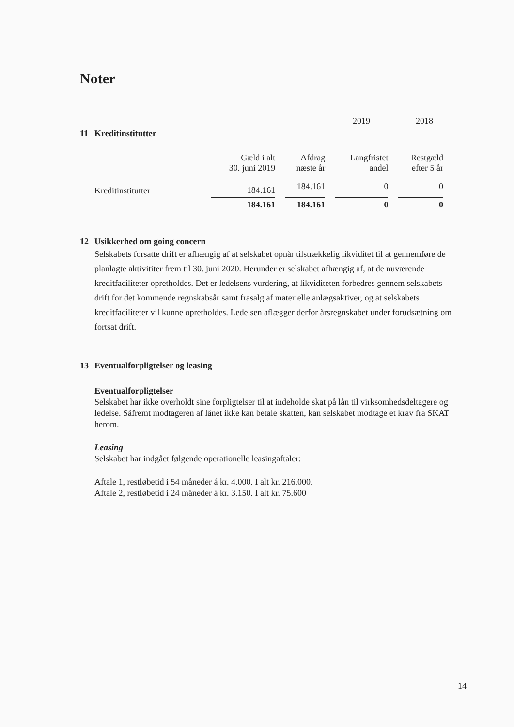Noter
2019 2018
11 Kreditinstitutter
| | Gæld i alt 30. juni 2019 | Afdrag næste år | Langfristet andel | Restgæld efter 5 år |
| Kreditinstitutter | 184.161 | 184.161 | 0 | 0 |
| | 184.161 | 184.161 | 0 | 0 |
12 Usikkerhed om going concern
Selskabets forsatte drift er afhængig af at selskabet opnår tilstrækkelig likviditet til at gennemføre de planlagte aktivititer frem til 30. juni 2020. Herunder er selskabet afhængig af, at de nuværende kreditfaciliteter opretholdes. Det er ledelsens vurdering, at likviditeten forbedres gennem selskabets drift for det kommende regnskabsår samt frasalg af materielle anlægsaktiver, og at selskabets kreditfaciliteter vil kunne opretholdes. Ledelsen aflægger derfor årsregnskabet under forudsætning om fortsat drift.
13 Eventualforpligtelser og leasing
Eventualforpligtelser
Selskabet har ikke overholdt sine forpligtelser til at indeholde skat på lån til virksomhedsdeltagere og ledelse. Såfremt modtageren af lånet ikke kan betale skatten, kan selskabet modtage et krav fra SKAT herom.
Leasing
Selskabet har indgået følgende operationelle leasingaftaler:
Aftale 1, restløbetid i 54 måneder á kr. 4.000. I alt kr. 216.000.
Aftale 2, restløbetid i 24 måneder á kr. 3.150. I alt kr. 75.600
14